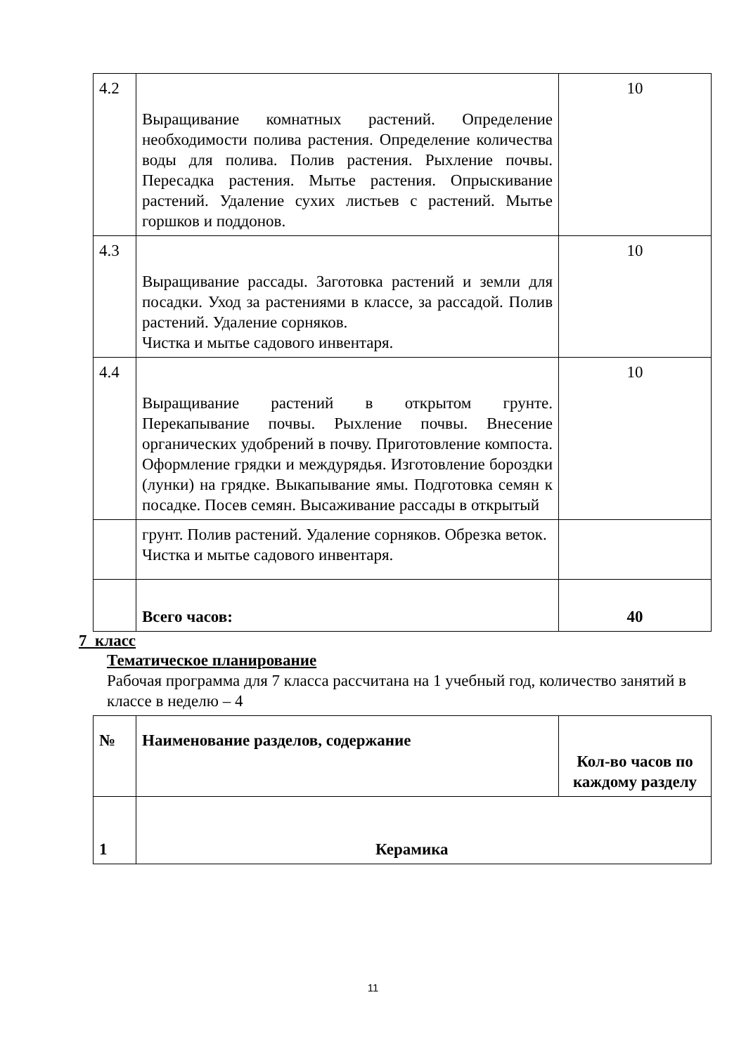| 4.2 | Выращивание комнатных растений. Определение необходимости полива растения. Определение количества воды для полива. Полив растения. Рыхление почвы. Пересадка растения. Мытье растения. Опрыскивание растений. Удаление сухих листьев с растений. Мытье горшков и поддонов. | 10 |
| 4.3 | Выращивание рассады. Заготовка растений и земли для посадки. Уход за растениями в классе, за рассадой. Полив растений. Удаление сорняков. Чистка и мытье садового инвентаря. | 10 |
| 4.4 | Выращивание растений в открытом грунте. Перекапывание почвы. Рыхление почвы. Внесение органических удобрений в почву. Приготовление компоста. Оформление грядки и междурядья. Изготовление бороздки (лунки) на грядке. Выкапывание ямы. Подготовка семян к посадке. Посев семян. Высаживание рассады в открытый | 10 |
| | грунт. Полив растений. Удаление сорняков. Обрезка веток. Чистка и мытье садового инвентаря. | |
| | Всего часов: | 40 |
7 класс
Тематическое планирование
Рабочая программа для 7 класса рассчитана на 1 учебный год, количество занятий в классе в неделю – 4
| № | Наименование разделов, содержание | Кол-во часов по каждому разделу |
| 1 | Керамика | |
11